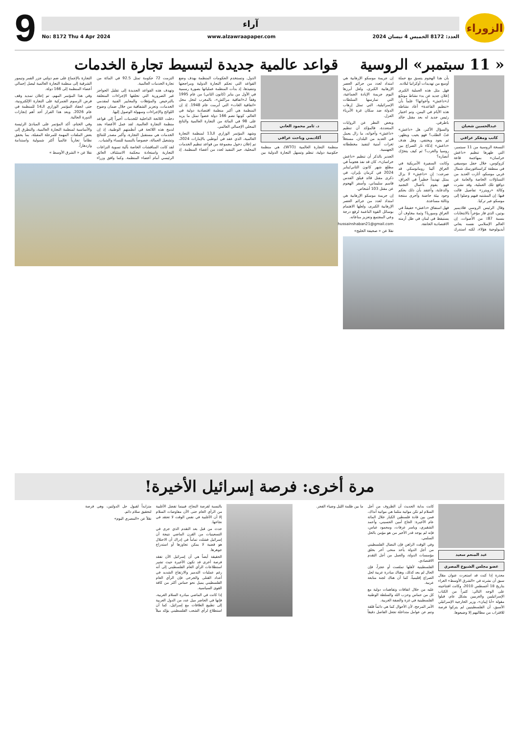الزوراء
آراء
العدد: 8172 الخميس 4 نيسان 2024 www.alzawraapaper.com No: 8172 Thu 4 Apr 2024
9
« 11 سبتمبر» الروسية
عبدالحسين شعبان
كاتب ومفكر عراقي
النسخة الروسية من 11 سبتمبر، التي ظهرها تنظيم «داعش خراسان» بمهاجمة قاعة كروكوس، خلال حفل موسيقي في منطقة كراسناغورسك شمال غربي موسكو، أثارت العديد من التساؤلات الخاصة والعامة عن دوافع تلك العملية، وقد نشرت وكالة «رويترز» تفاصيل قالت فيها: إن المشتبه فيهم وصلوا إلى موسكو عبر تركيا.
وقال الرئيس الروسي فلاديمير بوتين، الذي فاز مؤخراً بالانتخابات بنسبة 87٪ من الأصوات، إن العالم الإسلامي نفسه يعاني أيديولوجية هؤلاء، لكنه استدرك بأن هذا الهجوم يتسق مع حملة أوسع من تهديدات أوكرانيا لبلاده.
فهل مثل هذه العملية الكبرى إعلان جديد عن بدء نشاط موسّع لـ«داعش» وأخواتها؟ علماً بأن «تنظيم القاعدة» أعاد نشاطه هذه الأيام في اليمن، وتم اختيار رئيس جديد له بعد مقتل خالد باطرفي.
والسؤال الأكبر، هل «داعش» غبّ الطلب؟ فهو يغيب ويظهر، ثم يعود ويختفي، وهل هدف «داعش» إذكاء نار الصراع بين روسيا والغرب؟ ثم كيف يتحرّك أنصاره؟
وكانت السفيرة الأمريكية في العراق ألينا رومانوسكي قد صرحت: إن «داعش» لا يزال يمثل تهديداً خطيراً في العراق، فهو يقوم بأعمال التجنيد والدعاية، وأعتقد بأن ذلك بحكم وجود بيئة حاضنة وأخرى منتجة وثالثة مساعدة.
فهل استفاق «داعش» حقيقةً في العراق وسوريا؟ وثمة مخاوف أن يستيقظ في لبنان في ظل أزمته الاقتصادية الخانقة.
إن جريمة موسكو الإرهابية هي امتداد لعدد من جرائم العصر الإرهابية الكبرى، ولعل أبرزها اليوم جريمة الإبادة الجماعية، التي تمارسها السلطات الإسرائيلية، التي تمثل إرهاب الدولة ضد سكان غزة الأبرياء العزل.
وبغض النظر عن الروايات المتعددة، فالمؤكد أن تنظيم «داعش» وأخواته، ما زال يعمل في العديد من البلدان، مستغلاً ثغرات أمنية لتنفيذ مخططاته الجهنمية.
الجدير بالذكر أن تنظيم «داعش خراسان»، كان قد نفذ هجوماً في مطلع شهر كانون الثاني/يناير 2024 في كرمان بإيران، في ذكرى مقتل قائد فيلق القدس قاسم سليماني، وأسفر الهجوم عن مقتل 103 أشخاص.
إن جريمة موسكو الإرهابية هي امتداد لعدد من جرائم العصر الإرهابية الكبرى، ولعلها الاهتمام بوسائل القوة الناعمة لرفع درجة وعي المجتمع وتعزيز مناعاته.
drhussainshaban21@gmail.com
نقلا عن « صحيفة الخليج»
قواعد عالمية جديدة لتبسيط تجارة الخدمات
د. ثامر محمود العاني
أكاديمي وباحث عراقي
منظمة التجارة العالمية (WTO)، هي منظمة حكومية دولية، تنظم وتسهل التجارة الدولية بين الدول. وتستخدم الحكومات المنظمة بهدف وضع القواعد التي تحكم التجارة الدولية ومراجعتها وتنفيذها، إذ بدأت المنظمة عملياتها بصورة رسمية في الأول من يناير (كانون الثاني) من عام 1995 وفقاً لـ«اتفاقية مراكش»، بالمغرب لتحل محل «اتفاقية الغات» التي أبرمت عام 1948. إذ إن المنظمة هي أكبر منظمة اقتصادية دولية في العالم، كونها تضم 166 دولة عضواً تمثل ما يزيد على 98 في المائة من التجارة العالمية والناتج المحلي الإجمالي العالمي.
وشهد المؤتمر الوزاري الـ13 لمنظمة التجارة العالمية، الذي عقد في أبوظبي بالإمارات 2024، تم إعلان دخول مجموعة من قواعد تنظيم الخدمات المحلية، حيز التنفيذ لعدد من أعضاء المنظمة. إذ التزمت 72 حكومة تمثل 92.5 في المائة من تجارة الخدمات العالمية.
وتهدف هذه القواعد الجديدة إلى تقليل الحواجز غير الضرورية التي تخلقها الإجراءات المتعلقة بالترخيص والمؤهلات والمعايير الفنية لمقدمي الخدمات، وتعزيز الشفافية من خلال ضمان وضوح اللوائح والإجراءات وسهولة الوصول إليها.
دخلت اللائحة الداخلية للخدمات أخيراً إلى قواعد منظمة التجارة العالمية. لقد عمل الأعضاء بجد لدمج هذه اللائحة في أنظمتهم الوطنية، إذ إن الخدمات هي مستقبل التجارة، وأكبر مصدر للنتائج وتشغيل العمالة، خصوصاً بالنسبة للنساء والشباب.
لقد كانت المناقشات الخاصة بآلية تسوية النزاعات التجارية واستعادة محكمة الاستئناف العائق الرئيسي أمام أعضاء المنظمة. وكما وافق وزراء التجارة بالإجماع على ضم دولتي جزر القمر وتيمور الشرقية إلى منظمة التجارة العالمية ليصل إجمالي أعضاء المنظمة إلى 166 دولة.
وفي هذا المؤتمر المهم، تم إعلان تمديد وقف فرض الرسوم الجمركية على التجارة الإلكترونية، حتى انعقاد المؤتمر الوزاري الـ14 للمنظمة في عام 2026. ويعد هذا القرار أحد أهم إنجازات الدورة الحالية.
وفي الختام، أكد المؤتمر على المبادئ الرئيسة والأساسية لمنظمة التجارة العالمية، والتطرق إلى بعض الملفات المهمة للمرحلة المقبلة، بما يحقق نظاماً تجارياً عالمياً أكثر شمولية واستدامة وازدهاراً.
نقلا عن « الشرق الأوسط »
مرة أخرى: فرصة إسرائيل الأخيرة!
عبد المنعم سعيد
عضو مجلس الشيوخ المصري
معذرة إذا كنت قد استعرت عنوان مقال سبق أن نشرته في «الشرق الأوسط» الغراء بتاريخ 18 أغسطس 2010، وكانت افتتاحيته على الوجه التالي: كثيراً من الكتاب الإسرائيليين والغربيين بشكل عام، قبلوا مقولة «أبا إيبان»، وزير الخارجية الإسرائيلي الأسبق، أن الفلسطينيين لم يتركوا فرصة للاقتراب من مطالبهم إلا وضيعوها.
كانت بداية الحديث أن الظروف من أجل السلام لم تكن مواتية مثلما هي مواتية آنذاك، فمن بين قادة فلسطين الكبار خلال المائة عام الأخيرة: الحاج أمين الحسيني، وأحمد الشقيري، وياسر عرفات، ومحمود عباس، فإنه لم يوجد قدر الأخير من هو مؤمن بالحل السلمي.
وفي الوقت الراهن فإن النضال الفلسطيني من أجل الدولة يأخذ منحى آخر بخلق مؤسسات الدولة، والعمل من أجل التقدم الاقتصادي.
الفلسطينية لأهلها تملصت أو عجزاً، فإن الحال لم يعد كذلك، وهناك مبادرة عربية لحل الصراع إقليمياً، كما أن هناك لجنة متابعة عربية.
عليه من خلال اتفاقات وتفاهمات دولية مع كل من حماس وحزب الله والسلطة الوطنية الفلسطينية في غزة والضفة الغربية.
الأمر المرجح، لأن الأحوال كما هي دائماً قلقة وتنم عن عوامل متداخلة تجعل الفاصل دقيقاً ما بين ظلمة الليل وضياء الفجر.
بالنسبة لفرصة النجاح، فبينما تفضل الأغلبية من الرأي العام حتى الآن مفاوضات السلام إلا أن الأغلبية في نفس الوقت لا تعتقد في نجاحها.
حدث من قبل بعد التقدم الذي جرى في التسعينيات من القرن الماضي نتيجة أن إسرائيل فشلت تماماً في إدراك أن الاحتلال هو قضية لا يمكن تجاوزها أو استدراج جوهرها.
الحقيقة أيضاً هي أن إسرائيل الآن تفقد فرصة أخرى قد تكون الأخيرة حيث تشير استطلاعات الرأي العام الفلسطيني إلى أنه رغم عمليات التدمير والارتفاع الشديد في أعداد القتلى والجرحى فإن الرأي العام الفلسطيني يميل نحو حماس أكثر من كافة القوى السياسية.
إذا كانت في الماضي مبادرة السلام العربية، فإنها في الحاضر ميل عدد من الدول العربية إلى تطبيع العلاقات مع إسرائيل، كما أن استطلاع لرأي الشعب الفلسطيني يؤكد ميلاً متزايداً لقبول حل الدولتين، وهي فرصة لتحقيق سلام دائم.
نقلاً عن «المصري اليوم»